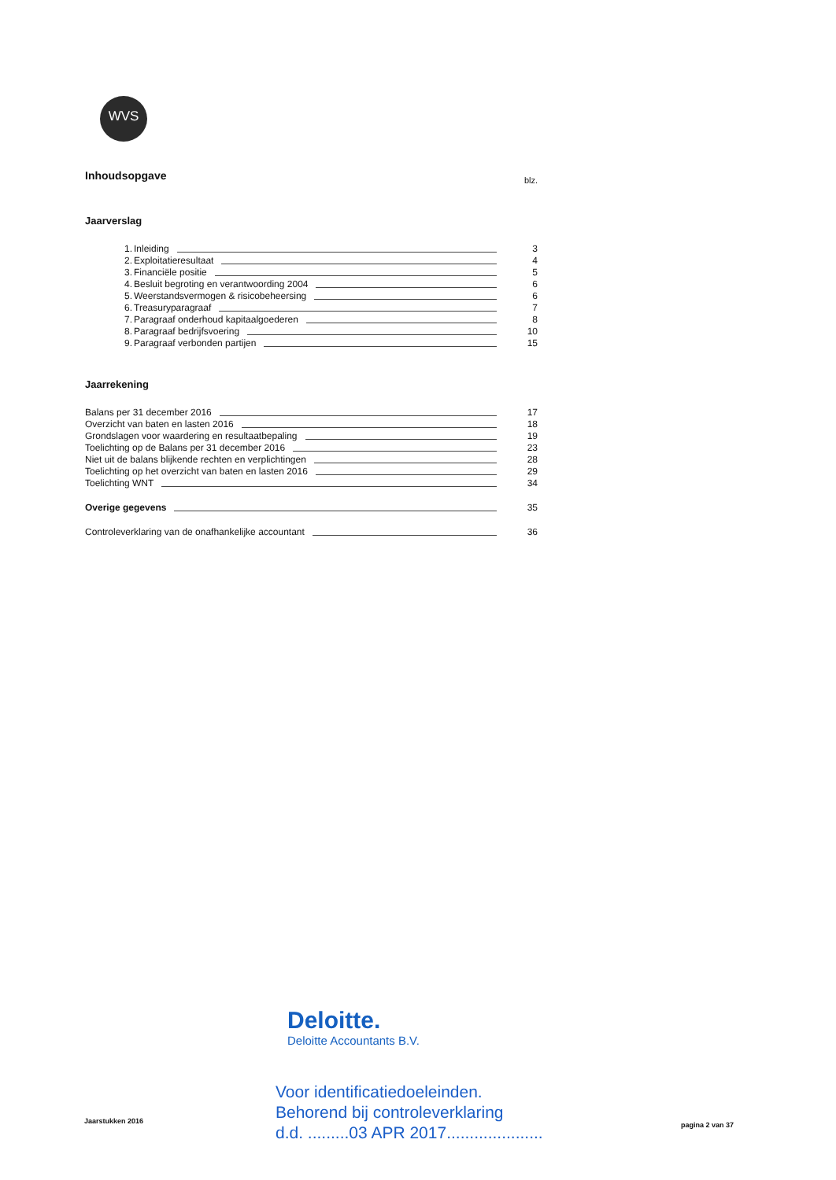WVS
Inhoudsopgave blz.
Jaarverslag
1. Inleiding 3
2. Exploitatieresultaat 4
3. Financiële positie 5
4. Besluit begroting en verantwoording 2004 6
5. Weerstandsvermogen & risicobeheersing 6
6. Treasuryparagraaf 7
7. Paragraaf onderhoud kapitaalgoederen 8
8. Paragraaf bedrijfsvoering 10
9. Paragraaf verbonden partijen 15
Jaarrekening
Balans per 31 december 2016 17
Overzicht van baten en lasten 2016 18
Grondslagen voor waardering en resultaatbepaling 19
Toelichting op de Balans per 31 december 2016 23
Niet uit de balans blijkende rechten en verplichtingen 28
Toelichting op het overzicht van baten en lasten 2016 29
Toelichting WNT 34
Overige gegevens 35
Controleverklaring van de onafhankelijke accountant 36
Deloitte.
Deloitte Accountants B.V.
Jaarstukken 2016
Voor identificatiedoeleinden.
Behorend bij controleverklaring
d.d. .........03 APR 2017.....................
pagina 2 van 37